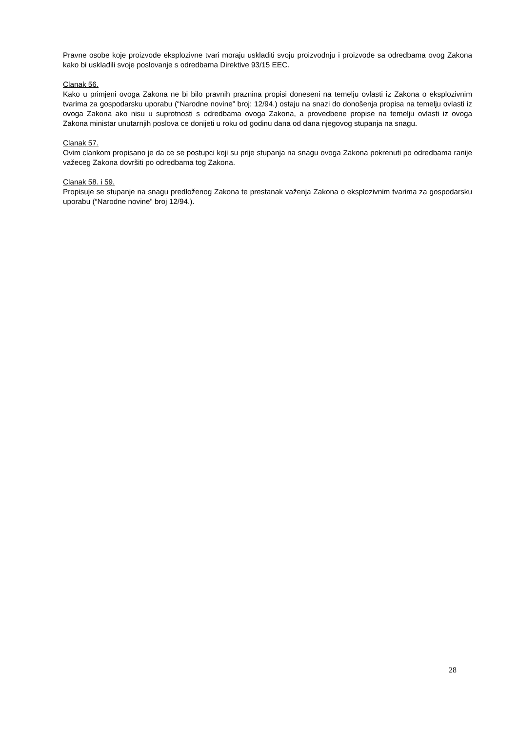Pravne osobe koje proizvode eksplozivne tvari moraju uskladiti svoju proizvodnju i proizvode sa odredbama ovog Zakona kako bi uskladili svoje poslovanje s odredbama Direktive 93/15 EEC.
Clanak 56.
Kako u primjeni ovoga Zakona ne bi bilo pravnih praznina propisi doneseni na temelju ovlasti iz Zakona o eksplozivnim tvarima za gospodarsku uporabu (“Narodne novine” broj: 12/94.) ostaju na snazi do donošenja propisa na temelju ovlasti iz ovoga Zakona ako nisu u suprotnosti s odredbama ovoga Zakona, a provedbene propise na temelju ovlasti iz ovoga Zakona ministar unutarnjih poslova ce donijeti u roku od godinu dana od dana njegovog stupanja na snagu.
Clanak 57.
Ovim clankom propisano je da ce se postupci koji su prije stupanja na snagu ovoga Zakona pokrenuti po odredbama ranije važeceg Zakona dovršiti po odredbama tog Zakona.
Clanak 58. i 59.
Propisuje se stupanje na snagu predloženog Zakona te prestanak važenja Zakona o eksplozivnim tvarima za gospodarsku uporabu (“Narodne novine” broj 12/94.).
28